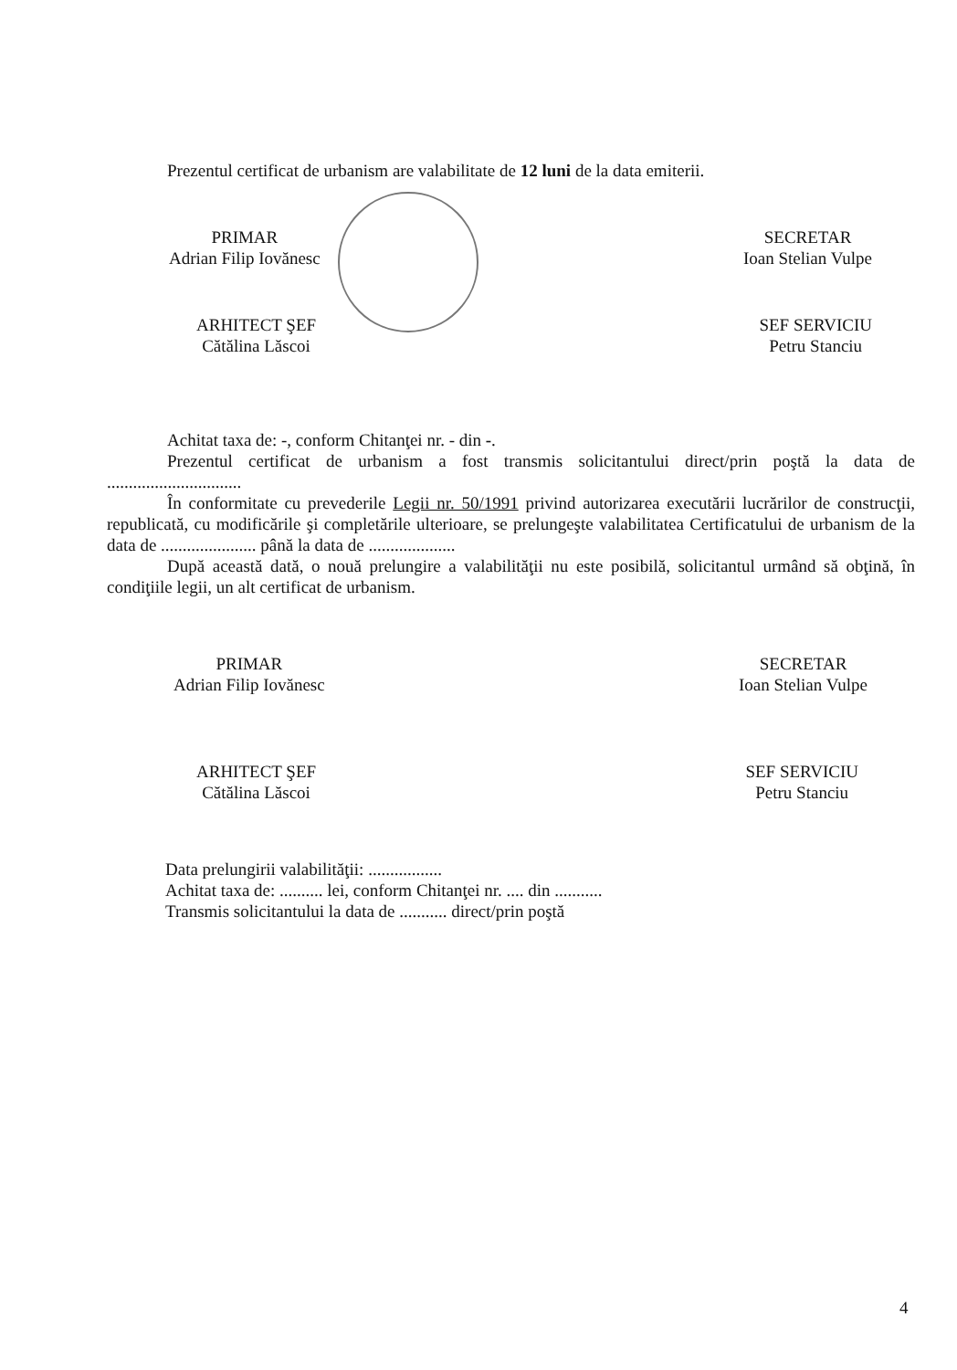Prezentul certificat de urbanism are valabilitate de 12 luni de la data emiterii.
PRIMAR
Adrian Filip Iovănesc
SECRETAR
Ioan Stelian Vulpe
ARHITECT ŞEF
Cătălina Lăscoi
SEF SERVICIU
Petru Stanciu
Achitat taxa de: -, conform Chitanţei nr. - din -.
Prezentul certificat de urbanism a fost transmis solicitantului direct/prin poştă la data de ...............................
În conformitate cu prevederile Legii nr. 50/1991 privind autorizarea executării lucrărilor de construcţii, republicată, cu modificările şi completările ulterioare, se prelungeşte valabilitatea Certificatului de urbanism de la data de ...................... până la data de ....................
După această dată, o nouă prelungire a valabilităţii nu este posibilă, solicitantul urmând să obţină, în condiţiile legii, un alt certificat de urbanism.
PRIMAR
Adrian Filip Iovănesc
SECRETAR
Ioan Stelian Vulpe
ARHITECT ŞEF
Cătălina Lăscoi
SEF SERVICIU
Petru Stanciu
Data prelungirii valabilităţii: .................
Achitat taxa de: .......... lei, conform Chitanţei nr. .... din ...........
Transmis solicitantului la data de ........... direct/prin poştă
4